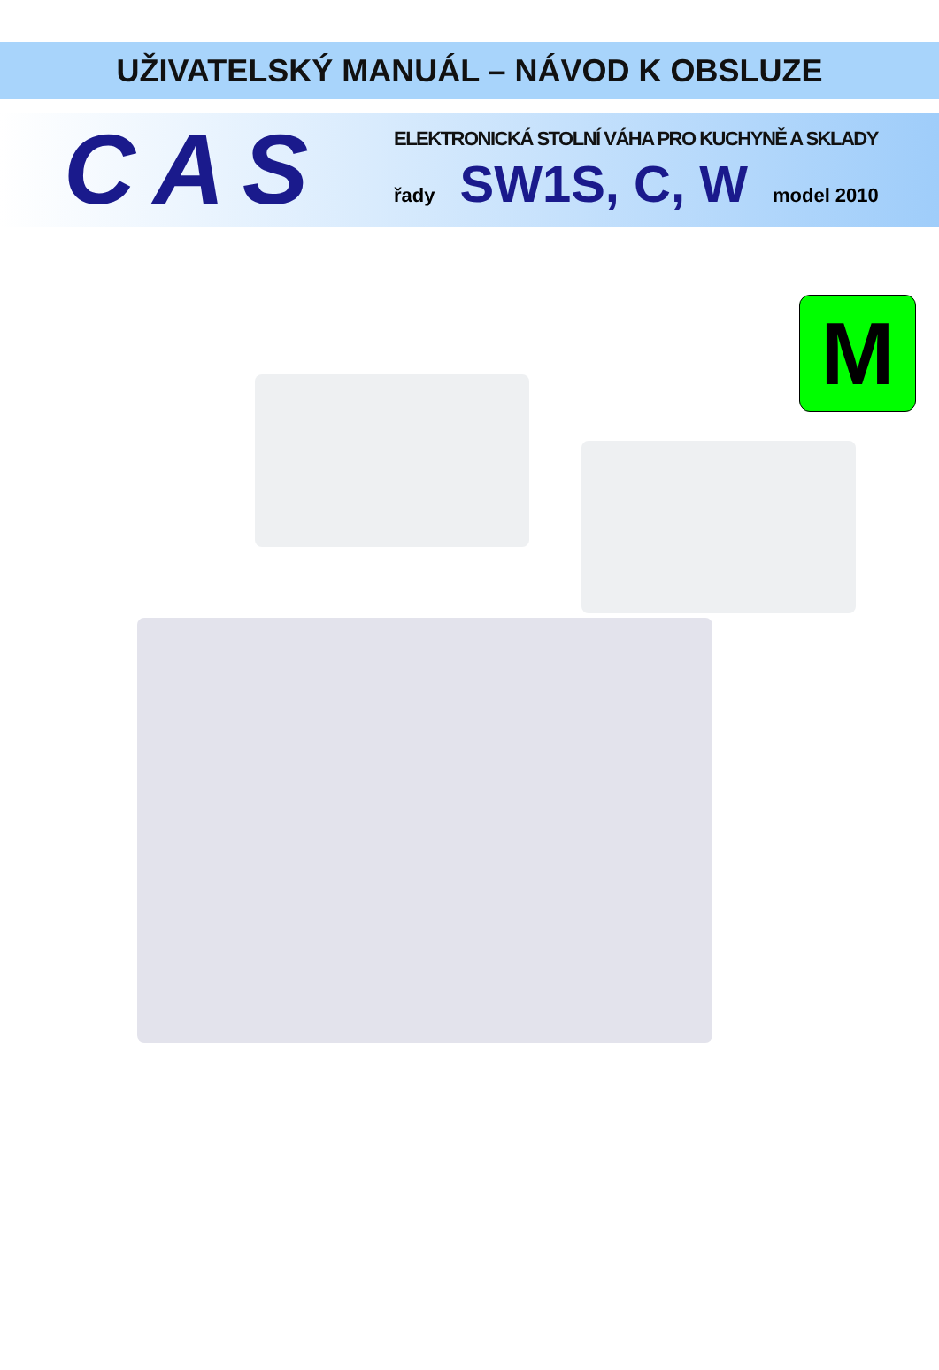UŽIVATELSKÝ MANUÁL – NÁVOD K OBSLUZE
CAS
ELEKTRONICKÁ STOLNÍ VÁHA PRO KUCHYNĚ A SKLADY
řady SW1S, C, W model 2010
M